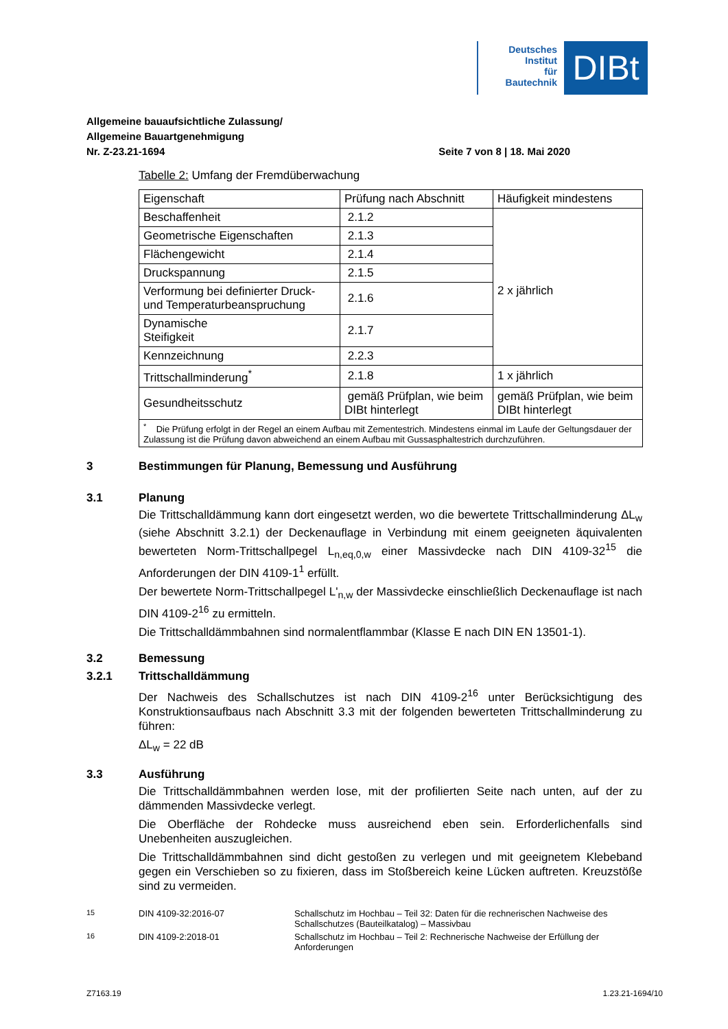Deutsches
Institut
für
Bautechnik
DIBt
Allgemeine bauaufsichtliche Zulassung/
Allgemeine Bauartgenehmigung
Nr. Z-23.21-1694 Seite 7 von 8 | 18. Mai 2020
Tabelle 2: Umfang der Fremdüberwachung
| Eigenschaft | Prüfung nach Abschnitt | Häufigkeit mindestens |
| Beschaffenheit | 2.1.2 | 2 x jährlich |
| Geometrische Eigenschaften | 2.1.3 | |
| Flächengewicht | 2.1.4 | |
| Druckspannung | 2.1.5 | |
| Verformung bei definierter Druck- und Temperaturbeanspruchung | 2.1.6 | |
| Dynamische Steifigkeit | 2.1.7 | |
| Kennzeichnung | 2.2.3 | |
| Trittschallminderung<sup>*</sup> | 2.1.8 | 1 x jährlich |
| Gesundheitsschutz | gemäß Prüfplan, wie beim DIBt hinterlegt | gemäß Prüfplan, wie beim DIBt hinterlegt |
| <sup>*</sup> Die Prüfung erfolgt in der Regel an einem Aufbau mit Zementestrich. Mindestens einmal im Laufe der Geltungsdauer der Zulassung ist die Prüfung davon abweichend an einem Aufbau mit Gussasphaltestrich durchzuführen. | | |
3 Bestimmungen für Planung, Bemessung und Ausführung
3.1 Planung
Die Trittschalldämmung kann dort eingesetzt werden, wo die bewertete Trittschallminderung ΔL<sub>w</sub> (siehe Abschnitt 3.2.1) der Deckenauflage in Verbindung mit einem geeigneten äquivalenten bewerteten Norm-Trittschallpegel L<sub>n,eq,0,w</sub> einer Massivdecke nach DIN 4109-32<sup>15</sup> die Anforderungen der DIN 4109-1<sup>1</sup> erfüllt.
Der bewertete Norm-Trittschallpegel L'<sub>n,w</sub> der Massivdecke einschließlich Deckenauflage ist nach DIN 4109-2<sup>16</sup> zu ermitteln.
Die Trittschalldämmbahnen sind normalentflammbar (Klasse E nach DIN EN 13501-1).
3.2 Bemessung
3.2.1 Trittschalldämmung
Der Nachweis des Schallschutzes ist nach DIN 4109-2<sup>16</sup> unter Berücksichtigung des Konstruktionsaufbaus nach Abschnitt 3.3 mit der folgenden bewerteten Trittschallminderung zu führen:
ΔL<sub>w</sub> = 22 dB
3.3 Ausführung
Die Trittschalldämmbahnen werden lose, mit der profilierten Seite nach unten, auf der zu dämmenden Massivdecke verlegt.
Die Oberfläche der Rohdecke muss ausreichend eben sein. Erforderlichenfalls sind Unebenheiten auszugleichen.
Die Trittschalldämmbahnen sind dicht gestoßen zu verlegen und mit geeignetem Klebeband gegen ein Verschieben so zu fixieren, dass im Stoßbereich keine Lücken auftreten. Kreuzstöße sind zu vermeiden.
<sup>15</sup> DIN 4109-32:2016-07 Schallschutz im Hochbau – Teil 32: Daten für die rechnerischen Nachweise des Schallschutzes (Bauteilkatalog) – Massivbau
<sup>16</sup> DIN 4109-2:2018-01 Schallschutz im Hochbau – Teil 2: Rechnerische Nachweise der Erfüllung der Anforderungen
Z7163.19 1.23.21-1694/10